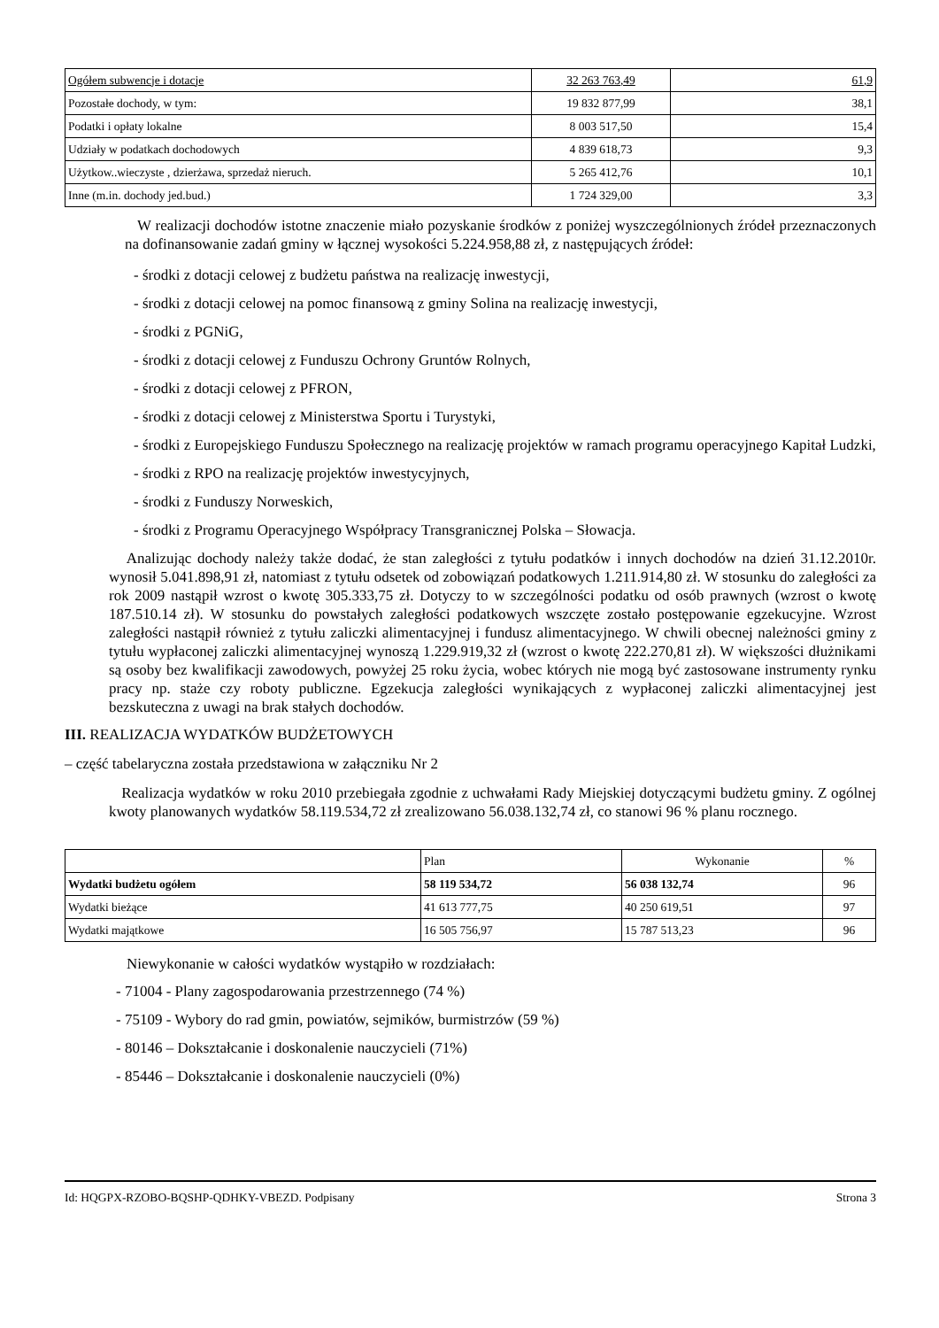| Ogółem subwencje i dotacje | 32 263 763,49 | 61,9 |
| Pozostałe dochody, w tym: | 19 832 877,99 | 38,1 |
| Podatki i opłaty lokalne | 8 003 517,50 | 15,4 |
| Udziały w podatkach dochodowych | 4 839 618,73 | 9,3 |
| Użytkow..wieczyste , dzierżawa, sprzedaż nieruch. | 5 265 412,76 | 10,1 |
| Inne (m.in. dochody jed.bud.) | 1 724 329,00 | 3,3 |
W realizacji dochodów istotne znaczenie miało pozyskanie środków z poniżej wyszczególnionych źródeł przeznaczonych na dofinansowanie zadań gminy w łącznej wysokości 5.224.958,88 zł, z następujących źródeł:
- środki z dotacji celowej z budżetu państwa na realizację inwestycji,
- środki z dotacji celowej na pomoc finansową z gminy Solina na realizację inwestycji,
- środki z PGNiG,
- środki z dotacji celowej z Funduszu Ochrony Gruntów Rolnych,
- środki z dotacji celowej z PFRON,
- środki z dotacji celowej z Ministerstwa Sportu i Turystyki,
- środki z Europejskiego Funduszu Społecznego na realizację projektów w ramach programu operacyjnego Kapitał Ludzki,
- środki z RPO na realizację projektów inwestycyjnych,
- środki z Funduszy Norweskich,
- środki z Programu Operacyjnego Współpracy Transgranicznej Polska – Słowacja.
Analizując dochody należy także dodać, że stan zaległości z tytułu podatków i innych dochodów na dzień 31.12.2010r. wynosił 5.041.898,91 zł, natomiast z tytułu odsetek od zobowiązań podatkowych 1.211.914,80 zł. W stosunku do zaległości za rok 2009 nastąpił wzrost o kwotę 305.333,75 zł. Dotyczy to w szczególności podatku od osób prawnych (wzrost o kwotę 187.510.14 zł). W stosunku do powstałych zaległości podatkowych wszczęte zostało postępowanie egzekucyjne. Wzrost zaległości nastąpił również z tytułu zaliczki alimentacyjnej i fundusz alimentacyjnego. W chwili obecnej należności gminy z tytułu wypłaconej zaliczki alimentacyjnej wynoszą 1.229.919,32 zł (wzrost o kwotę 222.270,81 zł). W większości dłużnikami są osoby bez kwalifikacji zawodowych, powyżej 25 roku życia, wobec których nie mogą być zastosowane instrumenty rynku pracy np. staże czy roboty publiczne. Egzekucja zaległości wynikających z wypłaconej zaliczki alimentacyjnej jest bezskuteczna z uwagi na brak stałych dochodów.
III. REALIZACJA WYDATKÓW BUDŻETOWYCH
– część tabelaryczna została przedstawiona w załączniku Nr 2
Realizacja wydatków w roku 2010 przebiegała zgodnie z uchwałami Rady Miejskiej dotyczącymi budżetu gminy. Z ogólnej kwoty planowanych wydatków 58.119.534,72 zł zrealizowano 56.038.132,74 zł, co stanowi 96 % planu rocznego.
| | Plan | Wykonanie | % |
| Wydatki budżetu ogółem | 58 119 534,72 | 56 038 132,74 | 96 |
| Wydatki bieżące | 41 613 777,75 | 40 250 619,51 | 97 |
| Wydatki majątkowe | 16 505 756,97 | 15 787 513,23 | 96 |
Niewykonanie w całości wydatków wystąpiło w rozdziałach:
- 71004 - Plany zagospodarowania przestrzennego (74 %)
- 75109 - Wybory do rad gmin, powiatów, sejmików, burmistrzów (59 %)
- 80146 – Dokształcanie i doskonalenie nauczycieli (71%)
- 85446 – Dokształcanie i doskonalenie nauczycieli (0%)
Id: HQGPX-RZOBO-BQSHP-QDHKY-VBEZD. Podpisany Strona 3